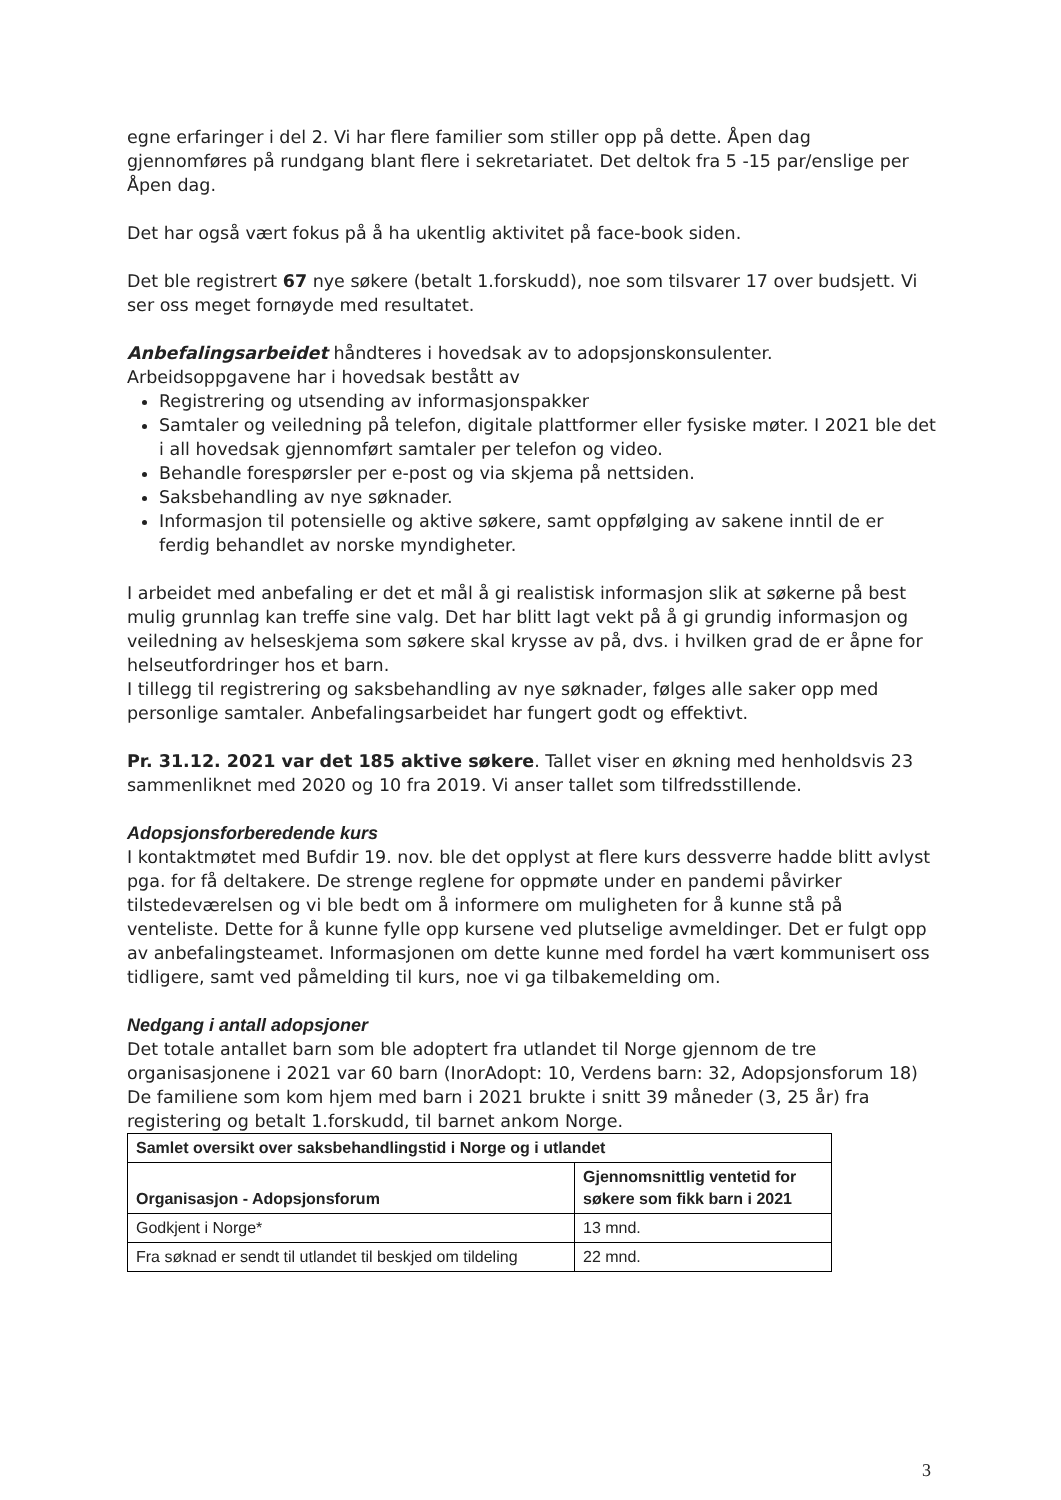egne erfaringer i del 2. Vi har flere familier som stiller opp på dette. Åpen dag gjennomføres på rundgang blant flere i sekretariatet. Det deltok fra 5 -15 par/enslige per Åpen dag.
Det har også vært fokus på å ha ukentlig aktivitet på face-book siden.
Det ble registrert 67 nye søkere (betalt 1.forskudd), noe som tilsvarer 17 over budsjett. Vi ser oss meget fornøyde med resultatet.
Anbefalingsarbeidet håndteres i hovedsak av to adopsjonskonsulenter. Arbeidsoppgavene har i hovedsak bestått av
Registrering og utsending av informasjonspakker
Samtaler og veiledning på telefon, digitale plattformer eller fysiske møter. I 2021 ble det i all hovedsak gjennomført samtaler per telefon og video.
Behandle forespørsler per e-post og via skjema på nettsiden.
Saksbehandling av nye søknader.
Informasjon til potensielle og aktive søkere, samt oppfølging av sakene inntil de er ferdig behandlet av norske myndigheter.
I arbeidet med anbefaling er det et mål å gi realistisk informasjon slik at søkerne på best mulig grunnlag kan treffe sine valg. Det har blitt lagt vekt på å gi grundig informasjon og veiledning av helseskjema som søkere skal krysse av på, dvs. i hvilken grad de er åpne for helseutfordringer hos et barn.
I tillegg til registrering og saksbehandling av nye søknader, følges alle saker opp med personlige samtaler. Anbefalingsarbeidet har fungert godt og effektivt.
Pr. 31.12. 2021 var det 185 aktive søkere. Tallet viser en økning med henholdsvis 23 sammenliknet med 2020 og 10 fra 2019. Vi anser tallet som tilfredsstillende.
Adopsjonsforberedende kurs
I kontaktmøtet med Bufdir 19. nov. ble det opplyst at flere kurs dessverre hadde blitt avlyst pga. for få deltakere. De strenge reglene for oppmøte under en pandemi påvirker tilstedeværelsen og vi ble bedt om å informere om muligheten for å kunne stå på venteliste. Dette for å kunne fylle opp kursene ved plutselige avmeldinger. Det er fulgt opp av anbefalingsteamet. Informasjonen om dette kunne med fordel ha vært kommunisert oss tidligere, samt ved påmelding til kurs, noe vi ga tilbakemelding om.
Nedgang i antall adopsjoner
Det totale antallet barn som ble adoptert fra utlandet til Norge gjennom de tre organisasjonene i 2021 var 60 barn (InorAdopt: 10, Verdens barn: 32, Adopsjonsforum 18)
De familiene som kom hjem med barn i 2021 brukte i snitt 39 måneder (3, 25 år) fra registering og betalt 1.forskudd, til barnet ankom Norge.
| Samlet oversikt over saksbehandlingstid i Norge og i utlandet | |
| --- | --- |
| Organisasjon - Adopsjonsforum | Gjennomsnittlig ventetid for søkere som fikk barn i 2021 |
| Godkjent i Norge* | 13 mnd. |
| Fra søknad er sendt til utlandet til beskjed om tildeling | 22 mnd. |
3